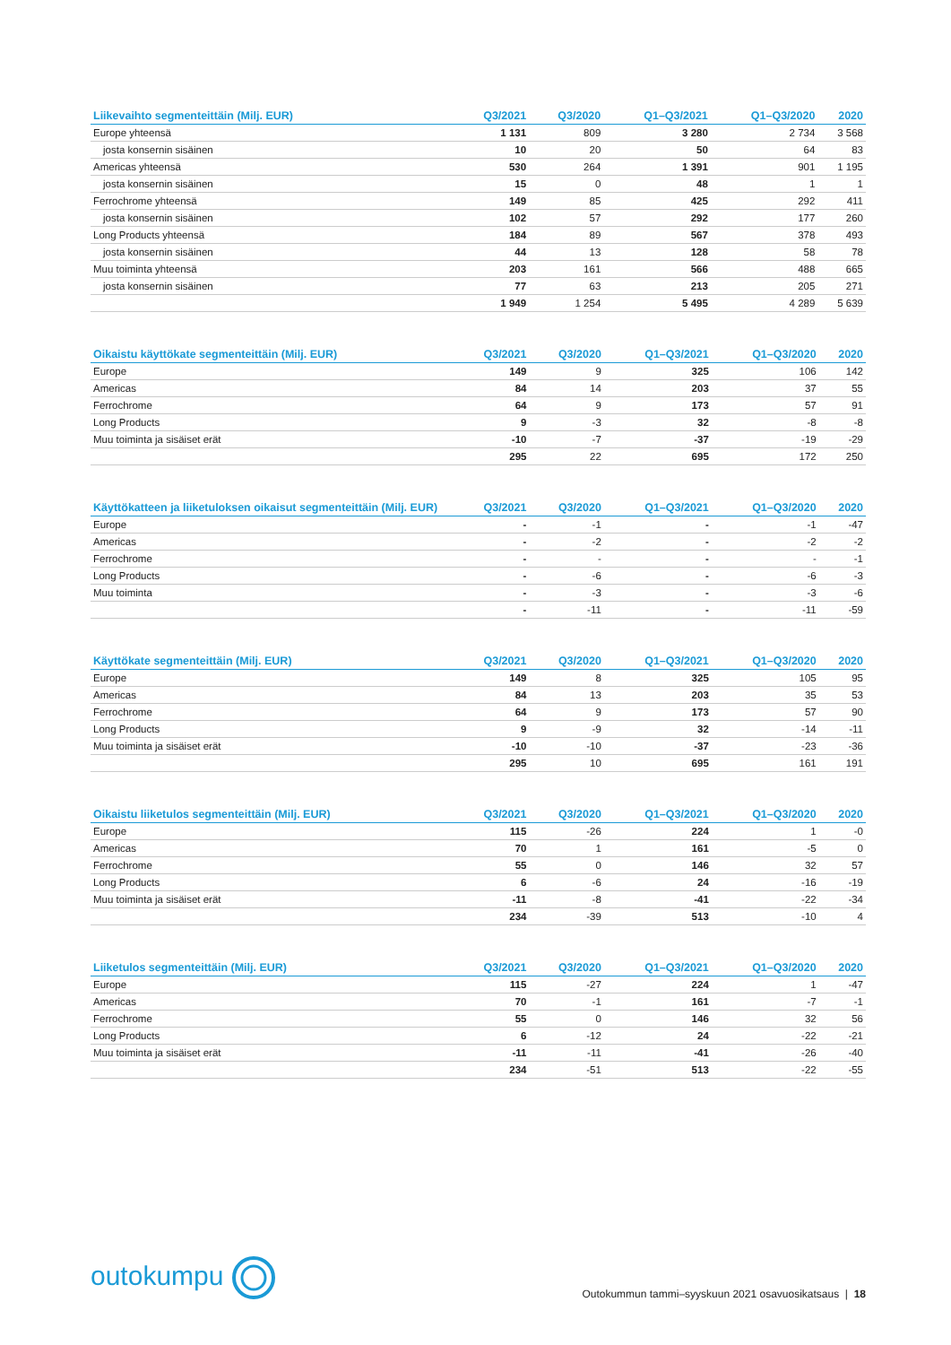| Liikevaihto segmenteittäin (Milj. EUR) | Q3/2021 | Q3/2020 | Q1–Q3/2021 | Q1–Q3/2020 | 2020 |
| --- | --- | --- | --- | --- | --- |
| Europe yhteensä | 1 131 | 809 | 3 280 | 2 734 | 3 568 |
| josta konsernin sisäinen | 10 | 20 | 50 | 64 | 83 |
| Americas yhteensä | 530 | 264 | 1 391 | 901 | 1 195 |
| josta konsernin sisäinen | 15 | 0 | 48 | 1 | 1 |
| Ferrochrome yhteensä | 149 | 85 | 425 | 292 | 411 |
| josta konsernin sisäinen | 102 | 57 | 292 | 177 | 260 |
| Long Products yhteensä | 184 | 89 | 567 | 378 | 493 |
| josta konsernin sisäinen | 44 | 13 | 128 | 58 | 78 |
| Muu toiminta yhteensä | 203 | 161 | 566 | 488 | 665 |
| josta konsernin sisäinen | 77 | 63 | 213 | 205 | 271 |
| | 1 949 | 1 254 | 5 495 | 4 289 | 5 639 |
| Oikaistu käyttökate segmenteittäin (Milj. EUR) | Q3/2021 | Q3/2020 | Q1–Q3/2021 | Q1–Q3/2020 | 2020 |
| --- | --- | --- | --- | --- | --- |
| Europe | 149 | 9 | 325 | 106 | 142 |
| Americas | 84 | 14 | 203 | 37 | 55 |
| Ferrochrome | 64 | 9 | 173 | 57 | 91 |
| Long Products | 9 | -3 | 32 | -8 | -8 |
| Muu toiminta ja sisäiset erät | -10 | -7 | -37 | -19 | -29 |
| | 295 | 22 | 695 | 172 | 250 |
| Käyttökatteen ja liiketuloksen oikaisut segmenteittäin (Milj. EUR) | Q3/2021 | Q3/2020 | Q1–Q3/2021 | Q1–Q3/2020 | 2020 |
| --- | --- | --- | --- | --- | --- |
| Europe | - | -1 | - | -1 | -47 |
| Americas | - | -2 | - | -2 | -2 |
| Ferrochrome | - | - | - | - | -1 |
| Long Products | - | -6 | - | -6 | -3 |
| Muu toiminta | - | -3 | - | -3 | -6 |
| | - | -11 | - | -11 | -59 |
| Käyttökate segmenteittäin (Milj. EUR) | Q3/2021 | Q3/2020 | Q1–Q3/2021 | Q1–Q3/2020 | 2020 |
| --- | --- | --- | --- | --- | --- |
| Europe | 149 | 8 | 325 | 105 | 95 |
| Americas | 84 | 13 | 203 | 35 | 53 |
| Ferrochrome | 64 | 9 | 173 | 57 | 90 |
| Long Products | 9 | -9 | 32 | -14 | -11 |
| Muu toiminta ja sisäiset erät | -10 | -10 | -37 | -23 | -36 |
| | 295 | 10 | 695 | 161 | 191 |
| Oikaistu liiketulos segmenteittäin (Milj. EUR) | Q3/2021 | Q3/2020 | Q1–Q3/2021 | Q1–Q3/2020 | 2020 |
| --- | --- | --- | --- | --- | --- |
| Europe | 115 | -26 | 224 | 1 | -0 |
| Americas | 70 | 1 | 161 | -5 | 0 |
| Ferrochrome | 55 | 0 | 146 | 32 | 57 |
| Long Products | 6 | -6 | 24 | -16 | -19 |
| Muu toiminta ja sisäiset erät | -11 | -8 | -41 | -22 | -34 |
| | 234 | -39 | 513 | -10 | 4 |
| Liiketulos segmenteittäin (Milj. EUR) | Q3/2021 | Q3/2020 | Q1–Q3/2021 | Q1–Q3/2020 | 2020 |
| --- | --- | --- | --- | --- | --- |
| Europe | 115 | -27 | 224 | 1 | -47 |
| Americas | 70 | -1 | 161 | -7 | -1 |
| Ferrochrome | 55 | 0 | 146 | 32 | 56 |
| Long Products | 6 | -12 | 24 | -22 | -21 |
| Muu toiminta ja sisäiset erät | -11 | -11 | -41 | -26 | -40 |
| | 234 | -51 | 513 | -22 | -55 |
outokumpu
Outokummun tammi–syyskuun 2021 osavuosikatsaus | 18